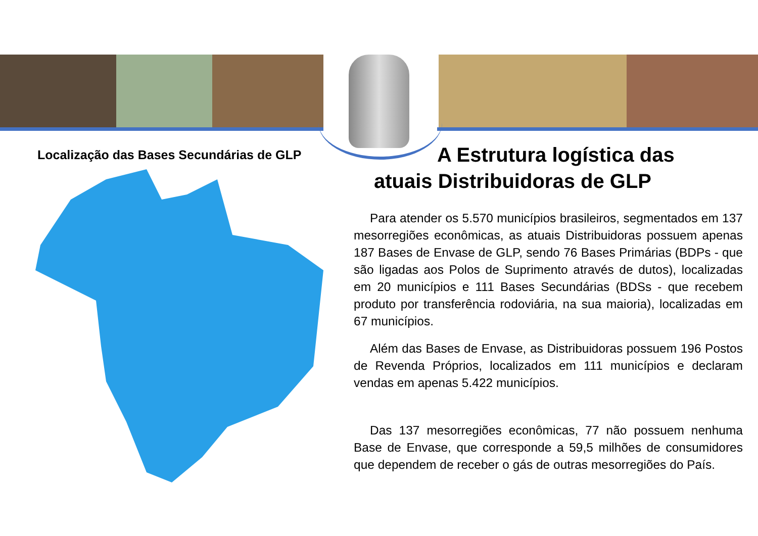Localização das Bases Secundárias de GLP
A Estrutura logística das atuais Distribuidoras de GLP
Para atender os 5.570 municípios brasileiros, segmentados em 137 mesorregiões econômicas, as atuais Distribuidoras possuem apenas 187 Bases de Envase de GLP, sendo 76 Bases Primárias (BDPs - que são ligadas aos Polos de Suprimento através de dutos), localizadas em 20 municípios e 111 Bases Secundárias (BDSs - que recebem produto por transferência rodoviária, na sua maioria), localizadas em 67 municípios.
Além das Bases de Envase, as Distribuidoras possuem 196 Postos de Revenda Próprios, localizados em 111 municípios e declaram vendas em apenas 5.422 municípios.
Das 137 mesorregiões econômicas, 77 não possuem nenhuma Base de Envase, que corresponde a 59,5 milhões de consumidores que dependem de receber o gás de outras mesorregiões do País.